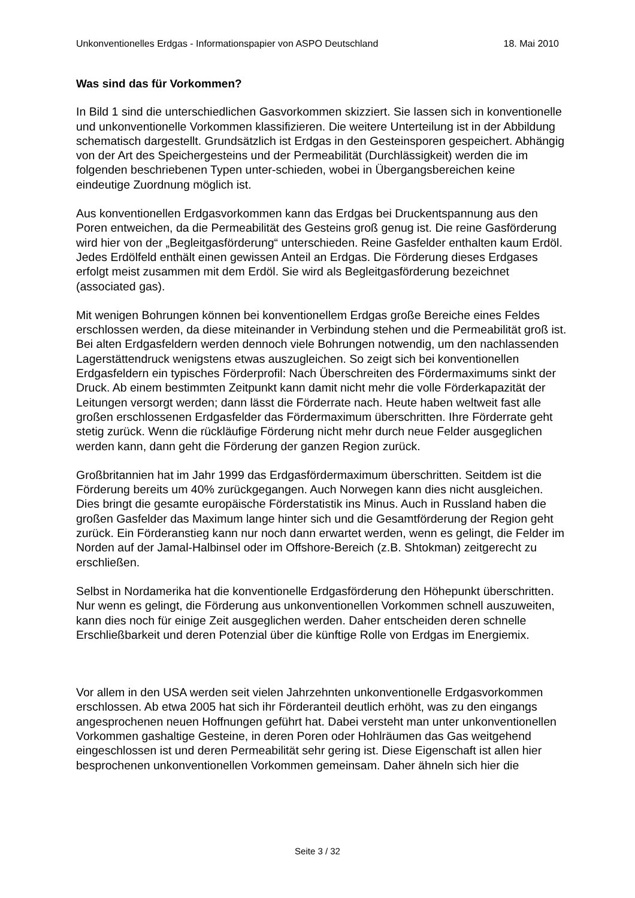Unkonventionelles Erdgas - Informationspapier von ASPO Deutschland 18. Mai 2010
Was sind das für Vorkommen?
In Bild 1 sind die unterschiedlichen Gasvorkommen skizziert. Sie lassen sich in konventionelle und unkonventionelle Vorkommen klassifizieren. Die weitere Unterteilung ist in der Abbildung schematisch dargestellt. Grundsätzlich ist Erdgas in den Gesteinsporen gespeichert. Abhängig von der Art des Speichergesteins und der Permeabilität (Durchlässigkeit) werden die im folgenden beschriebenen Typen unter-schieden, wobei in Übergangsbereichen keine eindeutige Zuordnung möglich ist.
Aus konventionellen Erdgasvorkommen kann das Erdgas bei Druckentspannung aus den Poren entweichen, da die Permeabilität des Gesteins groß genug ist. Die reine Gasförderung wird hier von der „Begleitgasförderung“ unterschieden. Reine Gasfelder enthalten kaum Erdöl. Jedes Erdölfeld enthält einen gewissen Anteil an Erdgas. Die Förderung dieses Erdgases erfolgt meist zusammen mit dem Erdöl. Sie wird als Begleitgasförderung bezeichnet (associated gas).
Mit wenigen Bohrungen können bei konventionellem Erdgas große Bereiche eines Feldes erschlossen werden, da diese miteinander in Verbindung stehen und die Permeabilität groß ist. Bei alten Erdgasfeldern werden dennoch viele Bohrungen notwendig, um den nachlassenden Lagerstättendruck wenigstens etwas auszugleichen. So zeigt sich bei konventionellen Erdgasfeldern ein typisches Förderprofil: Nach Überschreiten des Fördermaximums sinkt der Druck. Ab einem bestimmten Zeitpunkt kann damit nicht mehr die volle Förderkapazität der Leitungen versorgt werden; dann lässt die Förderrate nach. Heute haben weltweit fast alle großen erschlossenen Erdgasfelder das Fördermaximum überschritten. Ihre Förderrate geht stetig zurück. Wenn die rückläufige Förderung nicht mehr durch neue Felder ausgeglichen werden kann, dann geht die Förderung der ganzen Region zurück.
Großbritannien hat im Jahr 1999 das Erdgasfördermaximum überschritten. Seitdem ist die Förderung bereits um 40% zurückgegangen. Auch Norwegen kann dies nicht ausgleichen. Dies bringt die gesamte europäische Förderstatistik ins Minus. Auch in Russland haben die großen Gasfelder das Maximum lange hinter sich und die Gesamtförderung der Region geht zurück. Ein Förderanstieg kann nur noch dann erwartet werden, wenn es gelingt, die Felder im Norden auf der Jamal-Halbinsel oder im Offshore-Bereich (z.B. Shtokman) zeitgerecht zu erschließen.
Selbst in Nordamerika hat die konventionelle Erdgasförderung den Höhepunkt überschritten. Nur wenn es gelingt, die Förderung aus unkonventionellen Vorkommen schnell auszuweiten, kann dies noch für einige Zeit ausgeglichen werden. Daher entscheiden deren schnelle Erschließbarkeit und deren Potenzial über die künftige Rolle von Erdgas im Energiemix.
Vor allem in den USA werden seit vielen Jahrzehnten unkonventionelle Erdgasvorkommen erschlossen. Ab etwa 2005 hat sich ihr Förderanteil deutlich erhöht, was zu den eingangs angesprochenen neuen Hoffnungen geführt hat. Dabei versteht man unter unkonventionellen Vorkommen gashaltige Gesteine, in deren Poren oder Hohlräumen das Gas weitgehend eingeschlossen ist und deren Permeabilität sehr gering ist. Diese Eigenschaft ist allen hier besprochenen unkonventionellen Vorkommen gemeinsam. Daher ähneln sich hier die
Seite 3 / 32